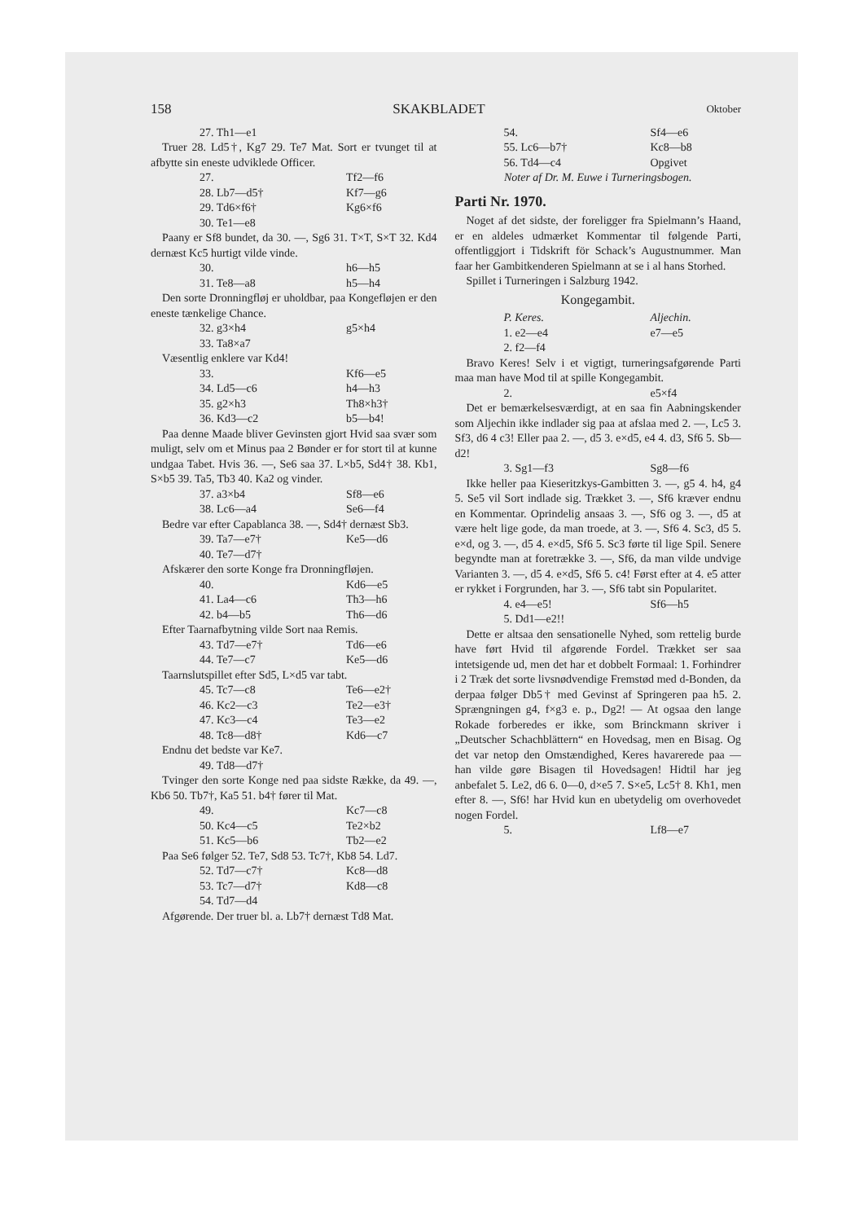158 SKAKBLADET Oktober
27. Th1—e1
Truer 28. Ld5†, Kg7 29. Te7 Mat. Sort er tvunget til at afbytte sin eneste udviklede Officer.
27. Tf2—f6
28. Lb7—d5† Kf7—g6
29. Td6×f6† Kg6×f6
30. Te1—e8
Paany er Sf8 bundet, da 30. —, Sg6 31. T×T, S×T 32. Kd4 dernæst Kc5 hurtigt vilde vinde.
30. h6—h5
31. Te8—a8 h5—h4
Den sorte Dronningfløj er uholdbar, paa Kongefløjen er den eneste tænkelige Chance.
32. g3×h4 g5×h4
33. Ta8×a7
Væsentlig enklere var Kd4!
33. Kf6—e5
34. Ld5—c6 h4—h3
35. g2×h3 Th8×h3†
36. Kd3—c2 b5—b4!
Paa denne Maade bliver Gevinsten gjort Hvid saa svær som muligt, selv om et Minus paa 2 Bønder er for stort til at kunne undgaa Tabet. Hvis 36. —, Se6 saa 37. L×b5, Sd4† 38. Kb1, S×b5 39. Ta5, Tb3 40. Ka2 og vinder.
37. a3×b4 Sf8—e6
38. Lc6—a4 Se6—f4
Bedre var efter Capablanca 38. —, Sd4† dernæst Sb3.
39. Ta7—e7† Ke5—d6
40. Te7—d7†
Afskærer den sorte Konge fra Dronningfløjen.
40. Kd6—e5
41. La4—c6 Th3—h6
42. b4—b5 Th6—d6
Efter Taarnafbytning vilde Sort naa Remis.
43. Td7—e7† Td6—e6
44. Te7—c7 Ke5—d6
Taarnslutspillet efter Sd5, L×d5 var tabt.
45. Tc7—c8 Te6—e2†
46. Kc2—c3 Te2—e3†
47. Kc3—c4 Te3—e2
48. Tc8—d8† Kd6—c7
Endnu det bedste var Ke7.
49. Td8—d7†
Tvinger den sorte Konge ned paa sidste Række, da 49. —, Kb6 50. Tb7†, Ka5 51. b4† fører til Mat.
49. Kc7—c8
50. Kc4—c5 Te2×b2
51. Kc5—b6 Tb2—e2
Paa Se6 følger 52. Te7, Sd8 53. Tc7†, Kb8 54. Ld7.
52. Td7—c7† Kc8—d8
53. Tc7—d7† Kd8—c8
54. Td7—d4
Afgørende. Der truer bl. a. Lb7† dernæst Td8 Mat.
54. Sf4—e6
55. Lc6—b7† Kc8—b8
56. Td4—c4 Opgivet
Noter af Dr. M. Euwe i Turneringsbogen.
Parti Nr. 1970.
Noget af det sidste, der foreligger fra Spielmann’s Haand, er en aldeles udmærket Kommentar til følgende Parti, offentliggjort i Tidskrift för Schack’s Augustnummer. Man faar her Gambitkenderen Spielmann at se i al hans Storhed.
Spillet i Turneringen i Salzburg 1942.
Kongegambit.
P. Keres. Aljechin.
1. e2—e4 e7—e5
2. f2—f4
Bravo Keres! Selv i et vigtigt, turneringsafgørende Parti maa man have Mod til at spille Kongegambit.
2. e5×f4
Det er bemærkelsesværdigt, at en saa fin Aabningskender som Aljechin ikke indlader sig paa at afslaa med 2. —, Lc5 3. Sf3, d6 4 c3! Eller paa 2. —, d5 3. e×d5, e4 4. d3, Sf6 5. Sb—d2!
3. Sg1—f3 Sg8—f6
Ikke heller paa Kieseritzkys-Gambitten 3. —, g5 4. h4, g4 5. Se5 vil Sort indlade sig. Trækket 3. —, Sf6 kræver endnu en Kommentar. Oprindelig ansaas 3. —, Sf6 og 3. —, d5 at være helt lige gode, da man troede, at 3. —, Sf6 4. Sc3, d5 5. e×d, og 3. —, d5 4. e×d5, Sf6 5. Sc3 førte til lige Spil. Senere begyndte man at foretrække 3. —, Sf6, da man vilde undvige Varianten 3. —, d5 4. e×d5, Sf6 5. c4! Først efter at 4. e5 atter er rykket i Forgrunden, har 3. —, Sf6 tabt sin Popularitet.
4. e4—e5! Sf6—h5
5. Dd1—e2!!
Dette er altsaa den sensationelle Nyhed, som rettelig burde have ført Hvid til afgørende Fordel. Trækket ser saa intetsigende ud, men det har et dobbelt Formaal: 1. Forhindrer i 2 Træk det sorte livsnødvendige Fremstød med d-Bonden, da derpaa følger Db5† med Gevinst af Springeren paa h5. 2. Sprængningen g4, f×g3 e. p., Dg2! — At ogsaa den lange Rokade forberedes er ikke, som Brinckmann skriver i „Deutscher Schachblättern“ en Hovedsag, men en Bisag. Og det var netop den Omstændighed, Keres havarerede paa — han vilde gøre Bisagen til Hovedsagen! Hidtil har jeg anbefalet 5. Le2, d6 6. 0—0, d×e5 7. S×e5, Lc5† 8. Kh1, men efter 8. —, Sf6! har Hvid kun en ubetydelig om overhovedet nogen Fordel.
5. Lf8—e7